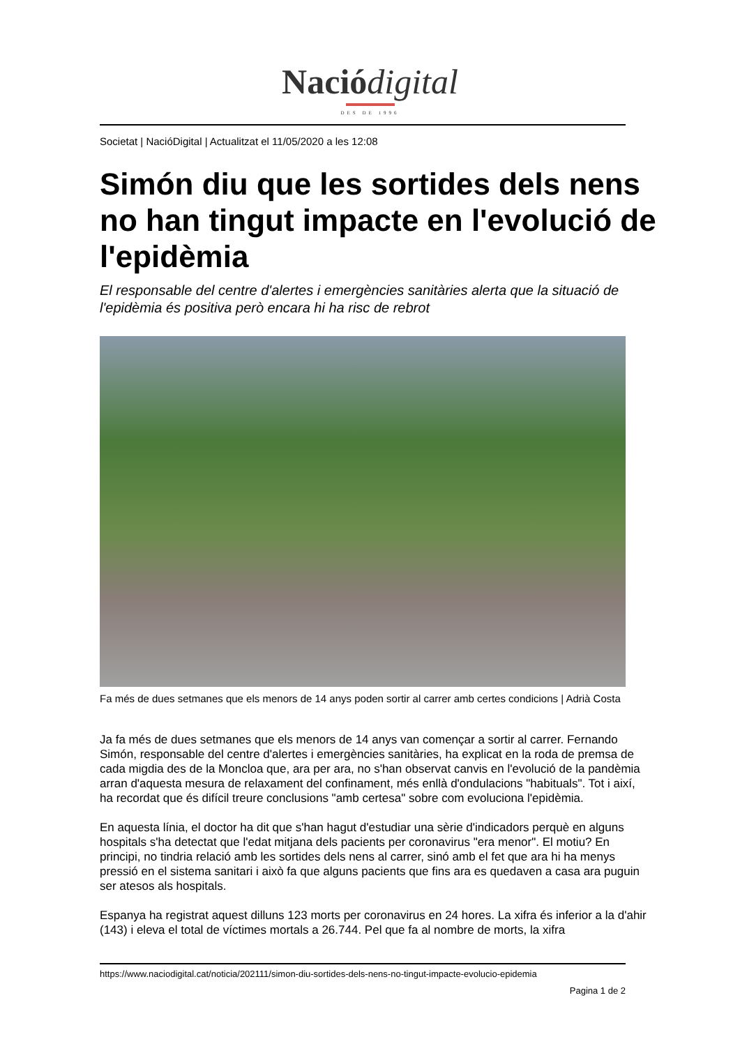Nació digital
DES DE 1996
Societat | NacióDigital | Actualitzat el 11/05/2020 a les 12:08
Simón diu que les sortides dels nens no han tingut impacte en l'evolució de l'epidèmia
El responsable del centre d'alertes i emergències sanitàries alerta que la situació de l'epidèmia és positiva però encara hi ha risc de rebrot
Fa més de dues setmanes que els menors de 14 anys poden sortir al carrer amb certes condicions | Adrià Costa
Ja fa més de dues setmanes que els menors de 14 anys van començar a sortir al carrer. Fernando Simón, responsable del centre d'alertes i emergències sanitàries, ha explicat en la roda de premsa de cada migdia des de la Moncloa que, ara per ara, no s'han observat canvis en l'evolució de la pandèmia arran d'aquesta mesura de relaxament del confinament, més enllà d'ondulacions "habituals". Tot i així, ha recordat que és difícil treure conclusions "amb certesa" sobre com evoluciona l'epidèmia.
En aquesta línia, el doctor ha dit que s'han hagut d'estudiar una sèrie d'indicadors perquè en alguns hospitals s'ha detectat que l'edat mitjana dels pacients per coronavirus "era menor". El motiu? En principi, no tindria relació amb les sortides dels nens al carrer, sinó amb el fet que ara hi ha menys pressió en el sistema sanitari i això fa que alguns pacients que fins ara es quedaven a casa ara puguin ser atesos als hospitals.
Espanya ha registrat aquest dilluns 123 morts per coronavirus en 24 hores. La xifra és inferior a la d'ahir (143) i eleva el total de víctimes mortals a 26.744. Pel que fa al nombre de morts, la xifra
https://www.naciodigital.cat/noticia/202111/simon-diu-sortides-dels-nens-no-tingut-impacte-evolucio-epidemia
Pagina 1 de 2